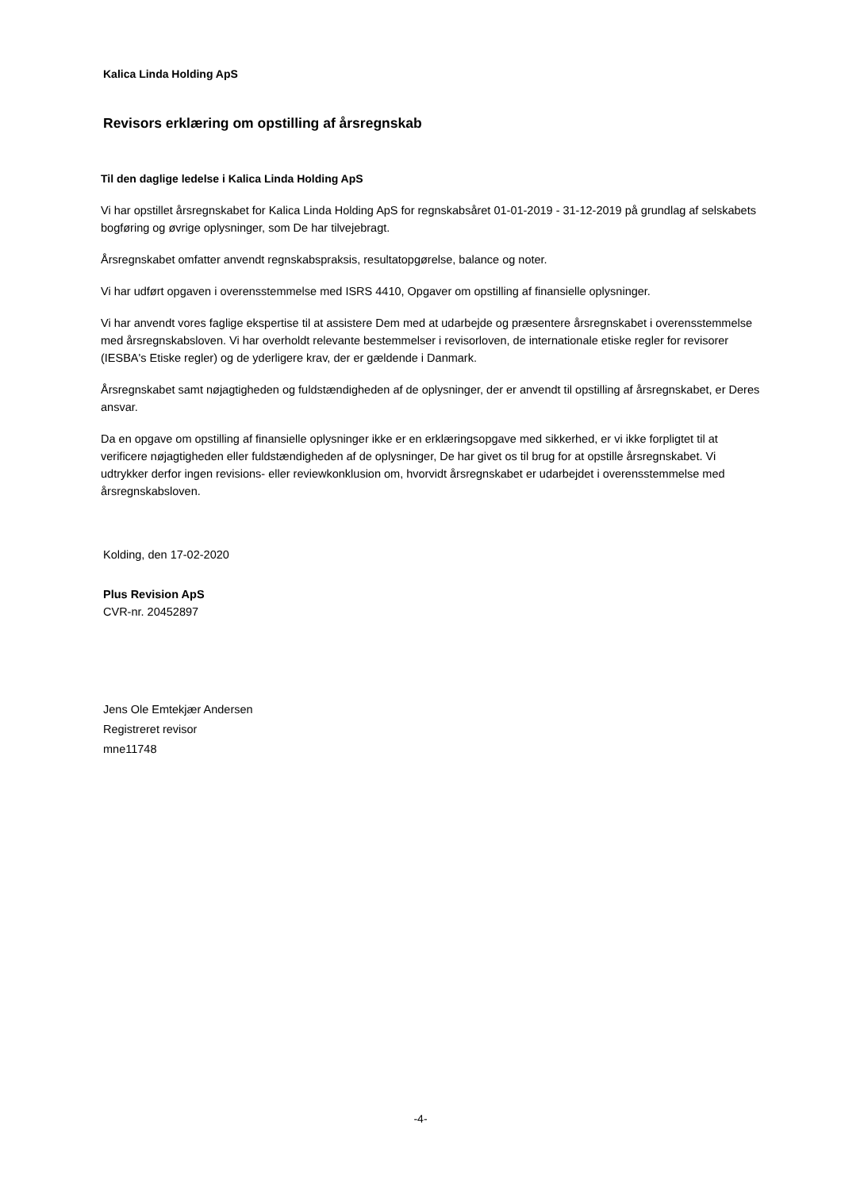Kalica Linda Holding ApS
Revisors erklæring om opstilling af årsregnskab
Til den daglige ledelse i Kalica Linda Holding ApS
Vi har opstillet årsregnskabet for Kalica Linda Holding ApS for regnskabsåret 01-01-2019 - 31-12-2019 på grundlag af selskabets bogføring og øvrige oplysninger, som De har tilvejebragt.
Årsregnskabet omfatter anvendt regnskabspraksis, resultatopgørelse, balance og noter.
Vi har udført opgaven i overensstemmelse med ISRS 4410, Opgaver om opstilling af finansielle oplysninger.
Vi har anvendt vores faglige ekspertise til at assistere Dem med at udarbejde og præsentere årsregnskabet i overensstemmelse med årsregnskabsloven. Vi har overholdt relevante bestemmelser i revisorloven, de internationale etiske regler for revisorer (IESBA's Etiske regler) og de yderligere krav, der er gældende i Danmark.
Årsregnskabet samt nøjagtigheden og fuldstændigheden af de oplysninger, der er anvendt til opstilling af årsregnskabet, er Deres ansvar.
Da en opgave om opstilling af finansielle oplysninger ikke er en erklæringsopgave med sikkerhed, er vi ikke forpligtet til at verificere nøjagtigheden eller fuldstændigheden af de oplysninger, De har givet os til brug for at opstille årsregnskabet. Vi udtrykker derfor ingen revisions- eller reviewkonklusion om, hvorvidt årsregnskabet er udarbejdet i overensstemmelse med årsregnskabsloven.
Kolding, den 17-02-2020
Plus Revision ApS
CVR-nr. 20452897
Jens Ole Emtekjær Andersen
Registreret revisor
mne11748
-4-